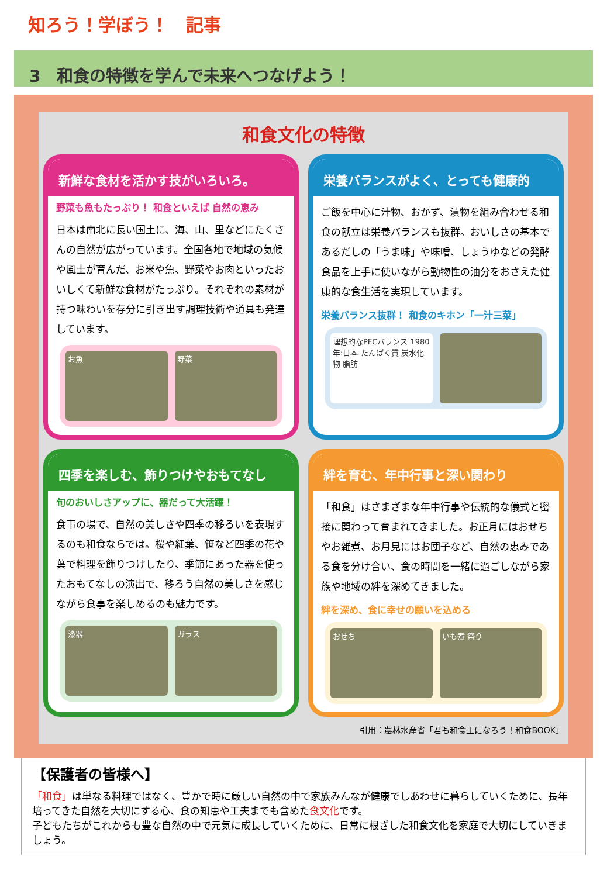知ろう！学ぼう！　記事
3　和食の特徴を学んで未来へつなげよう！
和食文化の特徴
新鮮な食材を活かす技がいろいろ。
野菜も魚もたっぷり！ 和食といえば 自然の恵み
日本は南北に長い国土に、海、山、里などにたくさんの自然が広がっています。全国各地で地域の気候や風土が育んだ、お米や魚、野菜やお肉といったおいしくて新鮮な食材がたっぷり。それぞれの素材が持つ味わいを存分に引き出す調理技術や道具も発達しています。
お魚 野菜
栄養バランスがよく、とっても健康的
ご飯を中心に汁物、おかず、漬物を組み合わせる和食の献立は栄養バランスも抜群。おいしさの基本であるだしの「うま味」や味噌、しょうゆなどの発酵食品を上手に使いながら動物性の油分をおさえた健康的な食生活を実現しています。
栄養バランス抜群！ 和食のキホン「一汁三菜」
理想的なPFCバランス 1980年:日本 たんぱく質 炭水化物 脂肪
四季を楽しむ、飾りつけやおもてなし
旬のおいしさアップに、器だって大活躍！
食事の場で、自然の美しさや四季の移ろいを表現するのも和食ならでは。桜や紅葉、笹など四季の花や葉で料理を飾りつけしたり、季節にあった器を使ったおもてなしの演出で、移ろう自然の美しさを感じながら食事を楽しめるのも魅力です。
漆器 ガラス
絆を育む、年中行事と深い関わり
「和食」はさまざまな年中行事や伝統的な儀式と密接に関わって育まれてきました。お正月にはおせちやお雑煮、お月見にはお団子など、自然の恵みである食を分け合い、食の時間を一緒に過ごしながら家族や地域の絆を深めてきました。
絆を深め、食に幸せの願いを込める
おせち いも煮 祭り
引用：農林水産省「君も和食王になろう！和食BOOK」
【保護者の皆様へ】
「和食」は単なる料理ではなく、豊かで時に厳しい自然の中で家族みんなが健康でしあわせに暮らしていくために、長年培ってきた自然を大切にする心、食の知恵や工夫までも含めた食文化です。
子どもたちがこれからも豊な自然の中で元気に成長していくために、日常に根ざした和食文化を家庭で大切にしていきましょう。